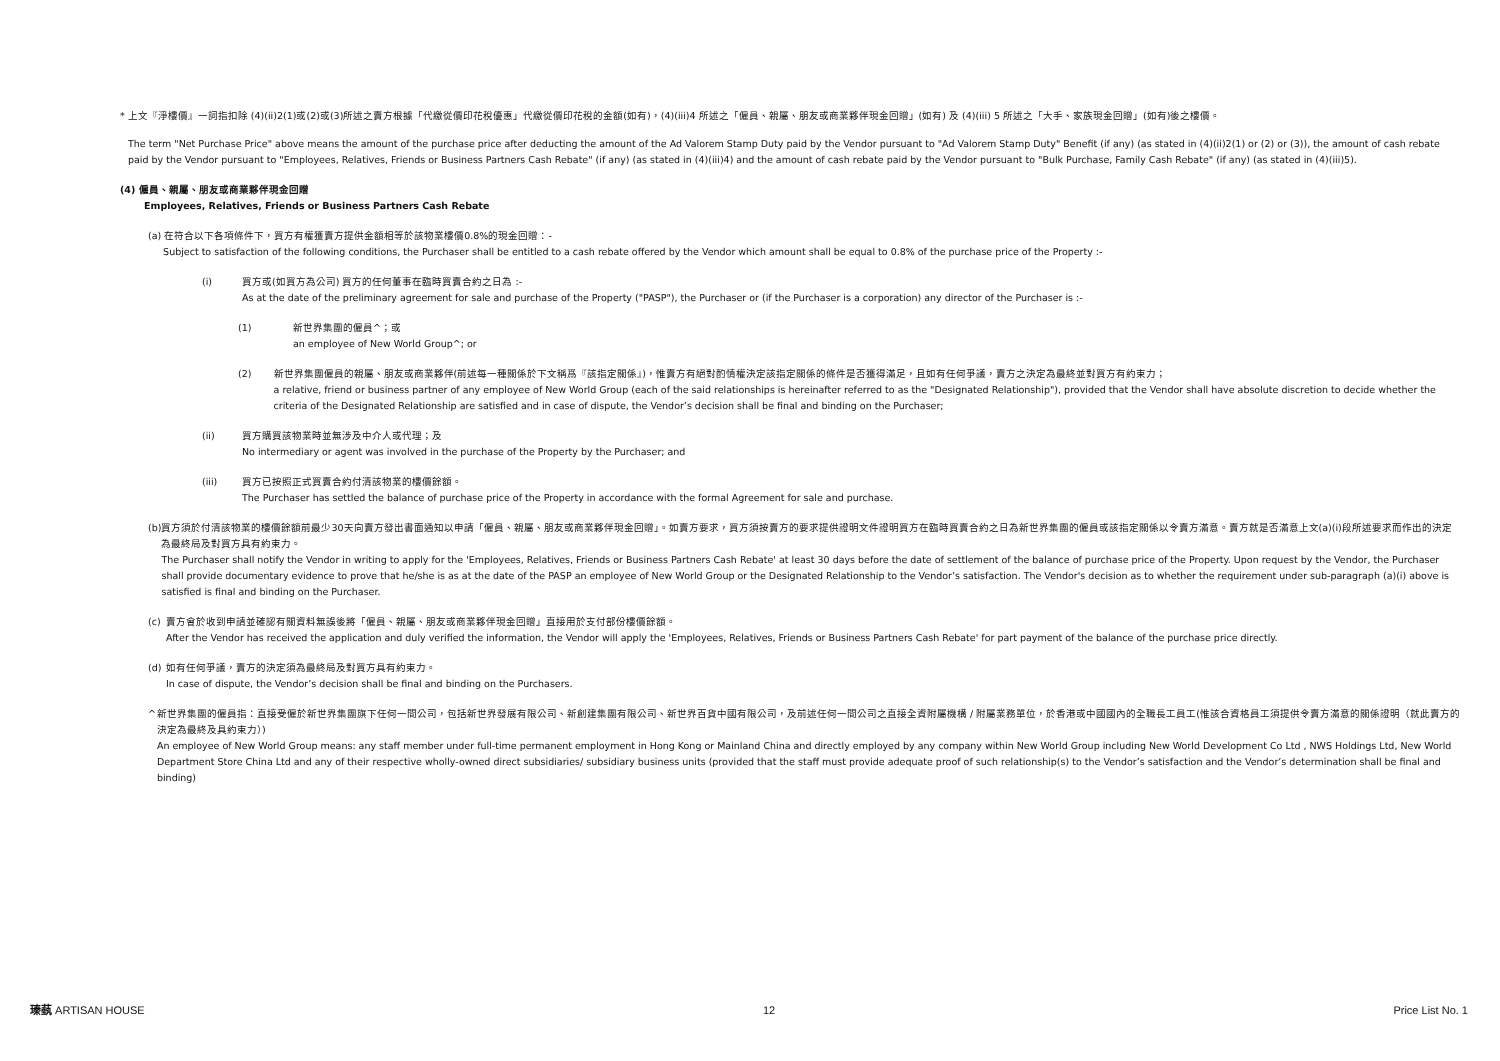* 上文『淨樓價』一詞指扣除 (4)(ii)2(1)或(2)或(3)所述之賣方根據「代繳從價印花稅優惠」代繳從價印花稅的金額(如有)，(4)(iii)4 所述之「僱員、親屬、朋友或商業夥伴現金回贈」(如有) 及 (4)(iii) 5 所述之「大手、家族現金回贈」(如有)後之樓價。
The term "Net Purchase Price" above means the amount of the purchase price after deducting the amount of the Ad Valorem Stamp Duty paid by the Vendor pursuant to "Ad Valorem Stamp Duty" Benefit (if any) (as stated in (4)(ii)2(1) or (2) or (3)), the amount of cash rebate paid by the Vendor pursuant to "Employees, Relatives, Friends or Business Partners Cash Rebate" (if any) (as stated in (4)(iii)4) and the amount of cash rebate paid by the Vendor pursuant to "Bulk Purchase, Family Cash Rebate" (if any) (as stated in (4)(iii)5).
(4) 僱員、親屬、朋友或商業夥伴現金回贈
Employees, Relatives, Friends or Business Partners Cash Rebate
(a) 在符合以下各項條件下，買方有權獲賣方提供金額相等於該物業樓價0.8%的現金回贈：-
Subject to satisfaction of the following conditions, the Purchaser shall be entitled to a cash rebate offered by the Vendor which amount shall be equal to 0.8% of the purchase price of the Property :-
(i) 買方或(如買方為公司) 買方的任何董事在臨時買賣合約之日為 :-
As at the date of the preliminary agreement for sale and purchase of the Property ("PASP"), the Purchaser or (if the Purchaser is a corporation) any director of the Purchaser is :-
(1) 新世界集團的僱員^；或
an employee of New World Group^; or
(2) 新世界集團僱員的親屬、朋友或商業夥伴(前述每一種關係於下文稱爲『該指定關係』)，惟賣方有絕對酌情權決定該指定關係的條件是否獲得滿足，且如有任何爭議，賣方之決定為最終並對買方有約束力；
a relative, friend or business partner of any employee of New World Group (each of the said relationships is hereinafter referred to as the "Designated Relationship"), provided that the Vendor shall have absolute discretion to decide whether the criteria of the Designated Relationship are satisfied and in case of dispute, the Vendor’s decision shall be final and binding on the Purchaser;
(ii) 買方購買該物業時並無涉及中介人或代理；及
No intermediary or agent was involved in the purchase of the Property by the Purchaser; and
(iii) 買方已按照正式買賣合約付清該物業的樓價餘額。
The Purchaser has settled the balance of purchase price of the Property in accordance with the formal Agreement for sale and purchase.
(b) 買方須於付清該物業的樓價餘額前最少30天向賣方發出書面通知以申請「僱員、親屬、朋友或商業夥伴現金回贈」。如賣方要求，買方須按賣方的要求提供證明文件證明買方在臨時買賣合約之日為新世界集團的僱員或該指定關係以令賣方滿意。賣方就是否滿意上文(a)(i)段所述要求而作出的決定為最終局及對買方具有約束力。
The Purchaser shall notify the Vendor in writing to apply for the 'Employees, Relatives, Friends or Business Partners Cash Rebate' at least 30 days before the date of settlement of the balance of purchase price of the Property. Upon request by the Vendor, the Purchaser shall provide documentary evidence to prove that he/she is as at the date of the PASP an employee of New World Group or the Designated Relationship to the Vendor’s satisfaction. The Vendor's decision as to whether the requirement under sub-paragraph (a)(i) above is satisfied is final and binding on the Purchaser.
(c) 賣方會於收到申請並確認有關資料無誤後將「僱員、親屬、朋友或商業夥伴現金回贈」直接用於支付部份樓價餘額。
After the Vendor has received the application and duly verified the information, the Vendor will apply the 'Employees, Relatives, Friends or Business Partners Cash Rebate' for part payment of the balance of the purchase price directly.
(d) 如有任何爭議，賣方的決定須為最終局及對買方具有約束力。
In case of dispute, the Vendor’s decision shall be final and binding on the Purchasers.
^ 新世界集團的僱員指：直接受僱於新世界集團旗下任何一間公司，包括新世界發展有限公司、新創建集團有限公司、新世界百貨中國有限公司，及前述任何一間公司之直接全資附屬機構 / 附屬業務單位，於香港或中國國內的全職長工員工(惟該合資格員工須提供令賣方滿意的關係證明（就此賣方的決定為最終及具約束力）)
An employee of New World Group means: any staff member under full-time permanent employment in Hong Kong or Mainland China and directly employed by any company within New World Group including New World Development Co Ltd , NWS Holdings Ltd, New World Department Store China Ltd and any of their respective wholly-owned direct subsidiaries/ subsidiary business units (provided that the staff must provide adequate proof of such relationship(s) to the Vendor’s satisfaction and the Vendor’s determination shall be final and binding)
瑧蓺 ARTISAN HOUSE 12 Price List No. 1